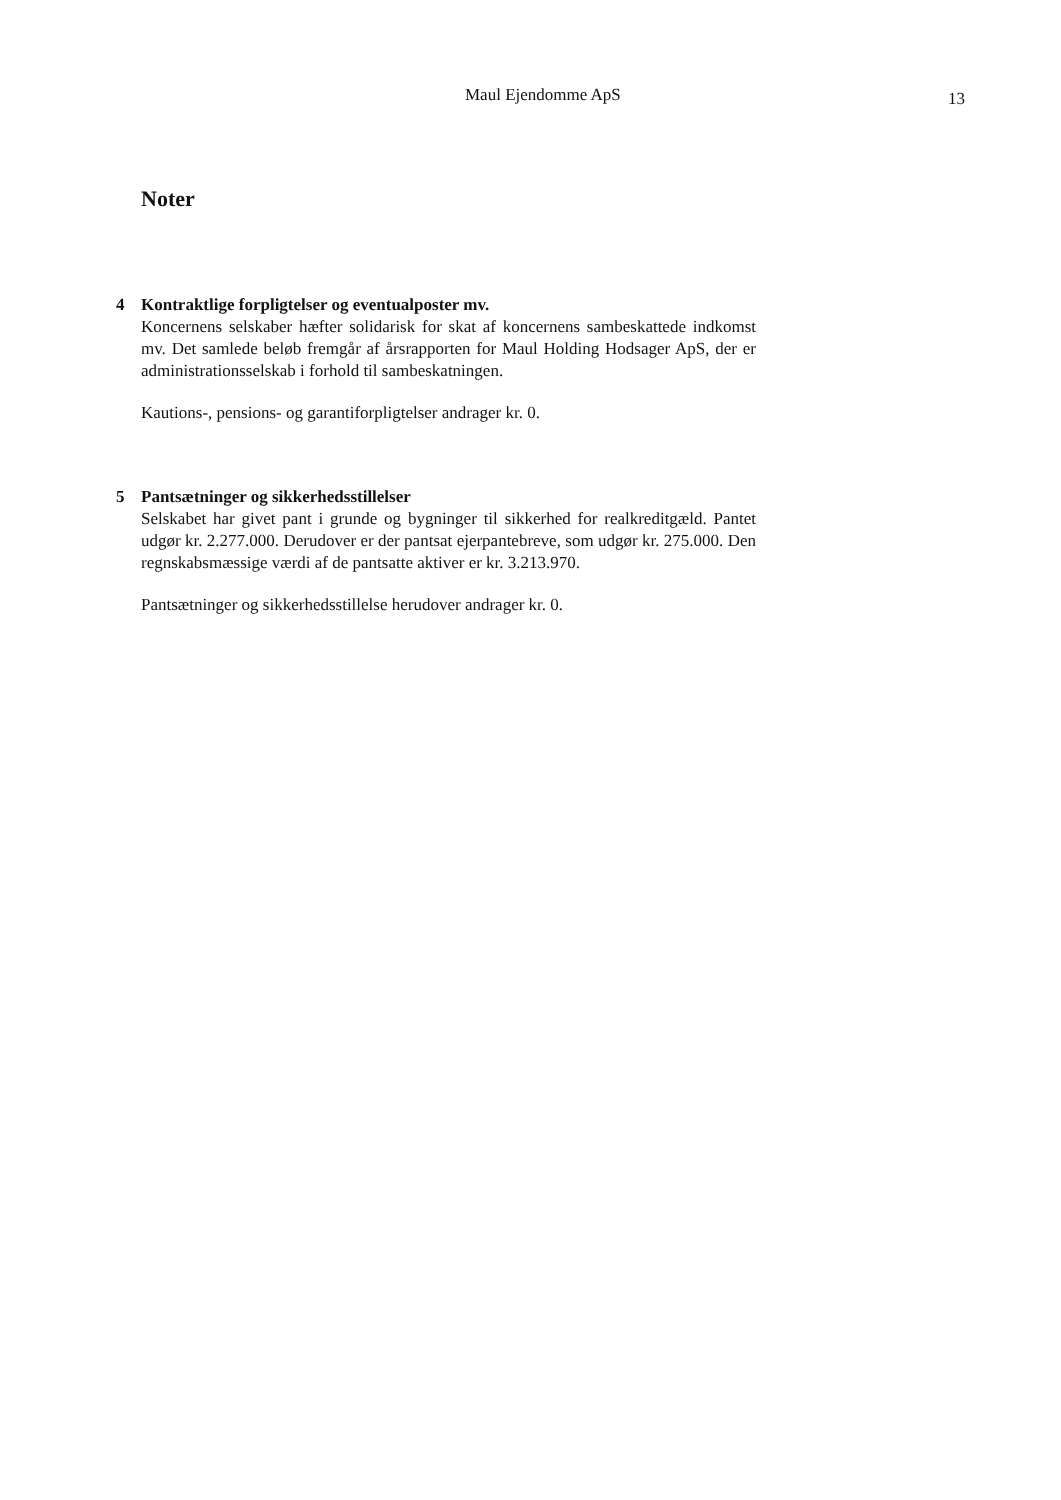Maul Ejendomme ApS 13
Noter
4 Kontraktlige forpligtelser og eventualposter mv.
Koncernens selskaber hæfter solidarisk for skat af koncernens sambeskattede indkomst mv. Det samlede beløb fremgår af årsrapporten for Maul Holding Hodsager ApS, der er administrationsselskab i forhold til sambeskatningen.
Kautions-, pensions- og garantiforpligtelser andrager kr. 0.
5 Pantsætninger og sikkerhedsstillelser
Selskabet har givet pant i grunde og bygninger til sikkerhed for realkreditgæld. Pantet udgør kr. 2.277.000. Derudover er der pantsat ejerpantebreve, som udgør kr. 275.000. Den regnskabsmæssige værdi af de pantsatte aktiver er kr. 3.213.970.
Pantsætninger og sikkerhedsstillelse herudover andrager kr. 0.